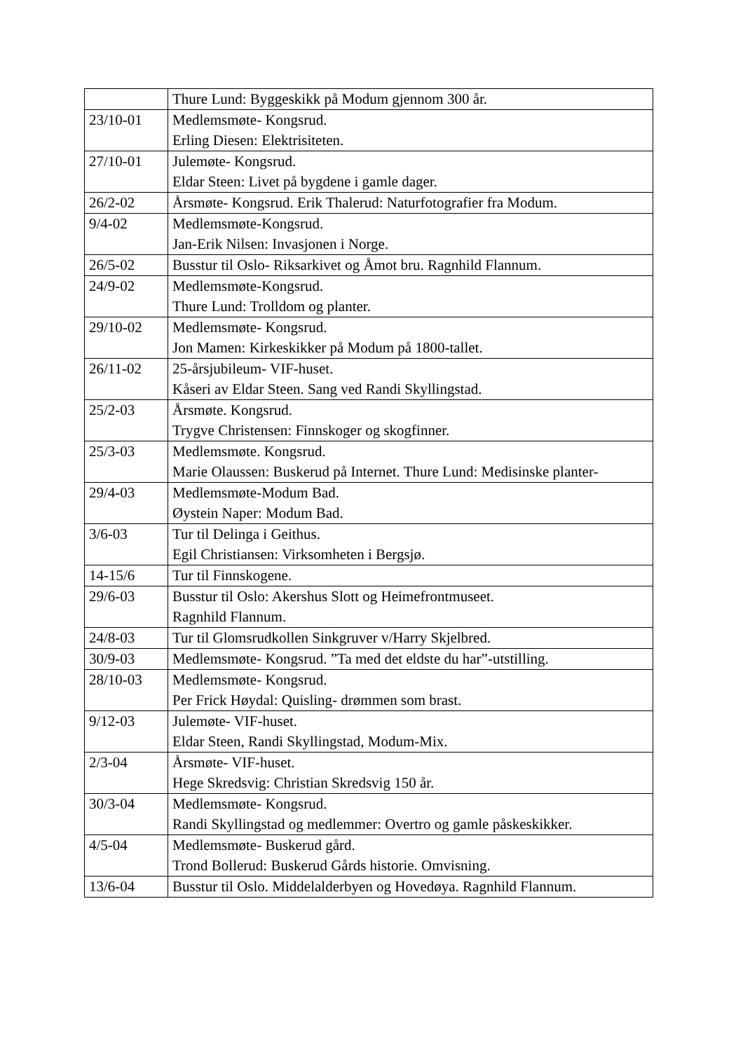| | Thure Lund: Byggeskikk på Modum gjennom 300 år. |
| 23/10-01 | Medlemsmøte- Kongsrud. Erling Diesen: Elektrisiteten. |
| 27/10-01 | Julemøte- Kongsrud. Eldar Steen: Livet på bygdene i gamle dager. |
| 26/2-02 | Årsmøte- Kongsrud. Erik Thalerud: Naturfotografier fra Modum. |
| 9/4-02 | Medlemsmøte-Kongsrud. Jan-Erik Nilsen: Invasjonen i Norge. |
| 26/5-02 | Busstur til Oslo- Riksarkivet og Åmot bru. Ragnhild Flannum. |
| 24/9-02 | Medlemsmøte-Kongsrud. Thure Lund: Trolldom og planter. |
| 29/10-02 | Medlemsmøte- Kongsrud. Jon Mamen: Kirkeskikker på Modum på 1800-tallet. |
| 26/11-02 | 25-årsjubileum- VIF-huset. Kåseri av Eldar Steen. Sang ved Randi Skyllingstad. |
| 25/2-03 | Årsmøte. Kongsrud. Trygve Christensen: Finnskoger og skogfinner. |
| 25/3-03 | Medlemsmøte. Kongsrud. Marie Olaussen: Buskerud på Internet. Thure Lund: Medisinske planter- |
| 29/4-03 | Medlemsmøte-Modum Bad. Øystein Naper: Modum Bad. |
| 3/6-03 | Tur til Delinga i Geithus. Egil Christiansen: Virksomheten i Bergsjø. |
| 14-15/6 | Tur til Finnskogene. |
| 29/6-03 | Busstur til Oslo: Akershus Slott og Heimefrontmuseet. Ragnhild Flannum. |
| 24/8-03 | Tur til Glomsrudkollen Sinkgruver v/Harry Skjelbred. |
| 30/9-03 | Medlemsmøte- Kongsrud. ”Ta med det eldste du har”-utstilling. |
| 28/10-03 | Medlemsmøte- Kongsrud. Per Frick Høydal: Quisling- drømmen som brast. |
| 9/12-03 | Julemøte- VIF-huset. Eldar Steen, Randi Skyllingstad, Modum-Mix. |
| 2/3-04 | Årsmøte- VIF-huset. Hege Skredsvig: Christian Skredsvig 150 år. |
| 30/3-04 | Medlemsmøte- Kongsrud. Randi Skyllingstad og medlemmer: Overtro og gamle påskeskikker. |
| 4/5-04 | Medlemsmøte- Buskerud gård. Trond Bollerud: Buskerud Gårds historie. Omvisning. |
| 13/6-04 | Busstur til Oslo. Middelalderbyen og Hovedøya. Ragnhild Flannum. |